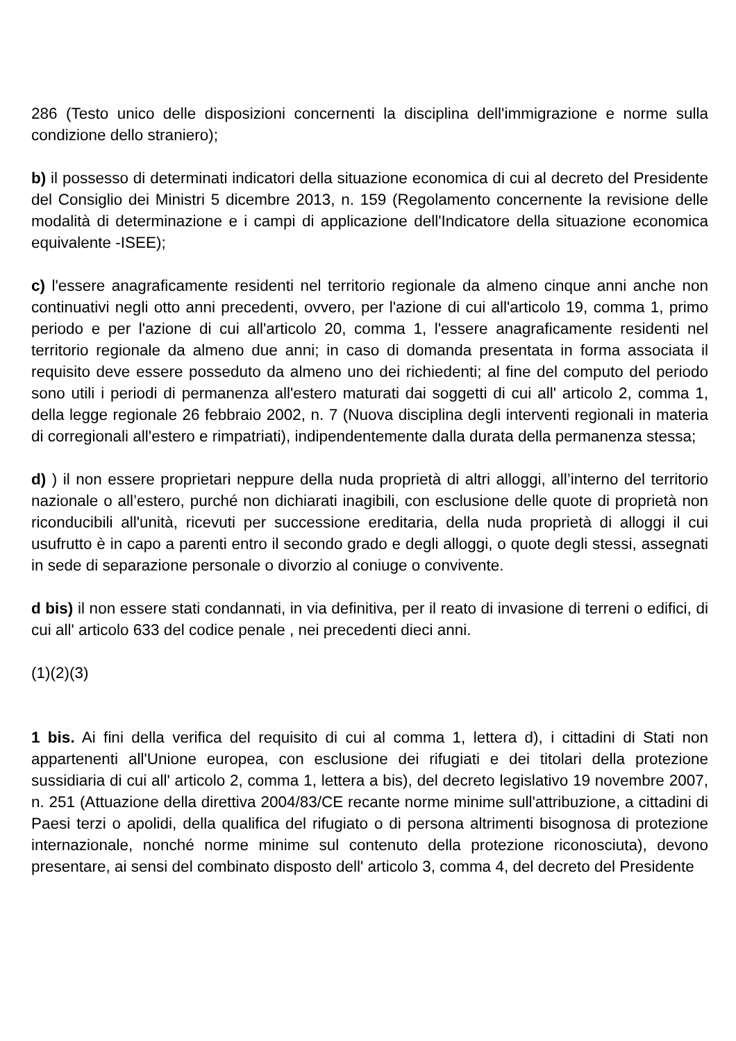286 (Testo unico delle disposizioni concernenti la disciplina dell'immigrazione e norme sulla condizione dello straniero);
b) il possesso di determinati indicatori della situazione economica di cui al decreto del Presidente del Consiglio dei Ministri 5 dicembre 2013, n. 159 (Regolamento concernente la revisione delle modalità di determinazione e i campi di applicazione dell'Indicatore della situazione economica equivalente -ISEE);
c) l'essere anagraficamente residenti nel territorio regionale da almeno cinque anni anche non continuativi negli otto anni precedenti, ovvero, per l'azione di cui all'articolo 19, comma 1, primo periodo e per l'azione di cui all'articolo 20, comma 1, l'essere anagraficamente residenti nel territorio regionale da almeno due anni; in caso di domanda presentata in forma associata il requisito deve essere posseduto da almeno uno dei richiedenti; al fine del computo del periodo sono utili i periodi di permanenza all'estero maturati dai soggetti di cui all' articolo 2, comma 1, della legge regionale 26 febbraio 2002, n. 7 (Nuova disciplina degli interventi regionali in materia di corregionali all'estero e rimpatriati), indipendentemente dalla durata della permanenza stessa;
d) ) il non essere proprietari neppure della nuda proprietà di altri alloggi, all’interno del territorio nazionale o all’estero, purché non dichiarati inagibili, con esclusione delle quote di proprietà non riconducibili all'unità, ricevuti per successione ereditaria, della nuda proprietà di alloggi il cui usufrutto è in capo a parenti entro il secondo grado e degli alloggi, o quote degli stessi, assegnati in sede di separazione personale o divorzio al coniuge o convivente.
d bis) il non essere stati condannati, in via definitiva, per il reato di invasione di terreni o edifici, di cui all' articolo 633 del codice penale , nei precedenti dieci anni.
(1)(2)(3)
1 bis. Ai fini della verifica del requisito di cui al comma 1, lettera d), i cittadini di Stati non appartenenti all'Unione europea, con esclusione dei rifugiati e dei titolari della protezione sussidiaria di cui all' articolo 2, comma 1, lettera a bis), del decreto legislativo 19 novembre 2007, n. 251 (Attuazione della direttiva 2004/83/CE recante norme minime sull'attribuzione, a cittadini di Paesi terzi o apolidi, della qualifica del rifugiato o di persona altrimenti bisognosa di protezione internazionale, nonché norme minime sul contenuto della protezione riconosciuta), devono presentare, ai sensi del combinato disposto dell' articolo 3, comma 4, del decreto del Presidente